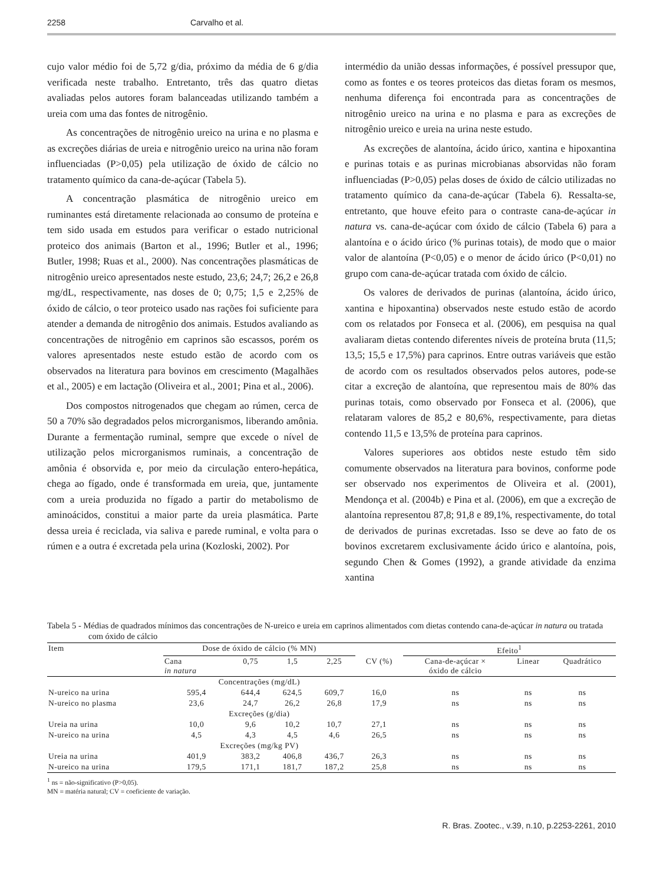2258 Carvalho et al.
cujo valor médio foi de 5,72 g/dia, próximo da média de 6 g/dia verificada neste trabalho. Entretanto, três das quatro dietas avaliadas pelos autores foram balanceadas utilizando também a ureia com uma das fontes de nitrogênio.
As concentrações de nitrogênio ureico na urina e no plasma e as excreções diárias de ureia e nitrogênio ureico na urina não foram influenciadas (P>0,05) pela utilização de óxido de cálcio no tratamento químico da cana-de-açúcar (Tabela 5).
A concentração plasmática de nitrogênio ureico em ruminantes está diretamente relacionada ao consumo de proteína e tem sido usada em estudos para verificar o estado nutricional proteico dos animais (Barton et al., 1996; Butler et al., 1996; Butler, 1998; Ruas et al., 2000). Nas concentrações plasmáticas de nitrogênio ureico apresentados neste estudo, 23,6; 24,7; 26,2 e 26,8 mg/dL, respectivamente, nas doses de 0; 0,75; 1,5 e 2,25% de óxido de cálcio, o teor proteico usado nas rações foi suficiente para atender a demanda de nitrogênio dos animais. Estudos avaliando as concentrações de nitrogênio em caprinos são escassos, porém os valores apresentados neste estudo estão de acordo com os observados na literatura para bovinos em crescimento (Magalhães et al., 2005) e em lactação (Oliveira et al., 2001; Pina et al., 2006).
Dos compostos nitrogenados que chegam ao rúmen, cerca de 50 a 70% são degradados pelos microrganismos, liberando amônia. Durante a fermentação ruminal, sempre que excede o nível de utilização pelos microrganismos ruminais, a concentração de amônia é obsorvida e, por meio da circulação entero-hepática, chega ao fígado, onde é transformada em ureia, que, juntamente com a ureia produzida no fígado a partir do metabolismo de aminoácidos, constitui a maior parte da ureia plasmática. Parte dessa ureia é reciclada, via saliva e parede ruminal, e volta para o rúmen e a outra é excretada pela urina (Kozloski, 2002). Por
intermédio da união dessas informações, é possível pressupor que, como as fontes e os teores proteicos das dietas foram os mesmos, nenhuma diferença foi encontrada para as concentrações de nitrogênio ureico na urina e no plasma e para as excreções de nitrogênio ureico e ureia na urina neste estudo.
As excreções de alantoína, ácido úrico, xantina e hipoxantina e purinas totais e as purinas microbianas absorvidas não foram influenciadas (P>0,05) pelas doses de óxido de cálcio utilizadas no tratamento químico da cana-de-açúcar (Tabela 6). Ressalta-se, entretanto, que houve efeito para o contraste cana-de-açúcar in natura vs. cana-de-açúcar com óxido de cálcio (Tabela 6) para a alantoína e o ácido úrico (% purinas totais), de modo que o maior valor de alantoína (P<0,05) e o menor de ácido úrico (P<0,01) no grupo com cana-de-açúcar tratada com óxido de cálcio.
Os valores de derivados de purinas (alantoína, ácido úrico, xantina e hipoxantina) observados neste estudo estão de acordo com os relatados por Fonseca et al. (2006), em pesquisa na qual avaliaram dietas contendo diferentes níveis de proteína bruta (11,5; 13,5; 15,5 e 17,5%) para caprinos. Entre outras variáveis que estão de acordo com os resultados observados pelos autores, pode-se citar a excreção de alantoína, que representou mais de 80% das purinas totais, como observado por Fonseca et al. (2006), que relataram valores de 85,2 e 80,6%, respectivamente, para dietas contendo 11,5 e 13,5% de proteína para caprinos.
Valores superiores aos obtidos neste estudo têm sido comumente observados na literatura para bovinos, conforme pode ser observado nos experimentos de Oliveira et al. (2001), Mendonça et al. (2004b) e Pina et al. (2006), em que a excreção de alantoína representou 87,8; 91,8 e 89,1%, respectivamente, do total de derivados de purinas excretadas. Isso se deve ao fato de os bovinos excretarem exclusivamente ácido úrico e alantoína, pois, segundo Chen & Gomes (1992), a grande atividade da enzima xantina
Tabela 5 - Médias de quadrados mínimos das concentrações de N-ureico e ureia em caprinos alimentados com dietas contendo cana-de-açúcar in natura ou tratada com óxido de cálcio
| Item | Dose de óxido de cálcio (% MN) | | | | | Efeito<sup>1</sup> | | |
| --- | --- | --- | --- | --- | --- | --- | --- | --- |
| | Cana in natura | 0,75 | 1,5 | 2,25 | CV (%) | Cana-de-açúcar × óxido de cálcio | Linear | Quadrático |
| | Concentrações (mg/dL) | | | | | | | |
| N-ureico na urina | 595,4 | 644,4 | 624,5 | 609,7 | 16,0 | ns | ns | ns |
| N-ureico no plasma | 23,6 | 24,7 | 26,2 | 26,8 | 17,9 | ns | ns | ns |
| | Excreções (g/dia) | | | | | | | |
| Ureia na urina | 10,0 | 9,6 | 10,2 | 10,7 | 27,1 | ns | ns | ns |
| N-ureico na urina | 4,5 | 4,3 | 4,5 | 4,6 | 26,5 | ns | ns | ns |
| | Excreções (mg/kg PV) | | | | | | | |
| Ureia na urina | 401,9 | 383,2 | 406,8 | 436,7 | 26,3 | ns | ns | ns |
| N-ureico na urina | 179,5 | 171,1 | 181,7 | 187,2 | 25,8 | ns | ns | ns |
<sup>1</sup> ns = não-significativo (P>0,05).
MN = matéria natural; CV = coeficiente de variação.
R. Bras. Zootec., v.39, n.10, p.2253-2261, 2010